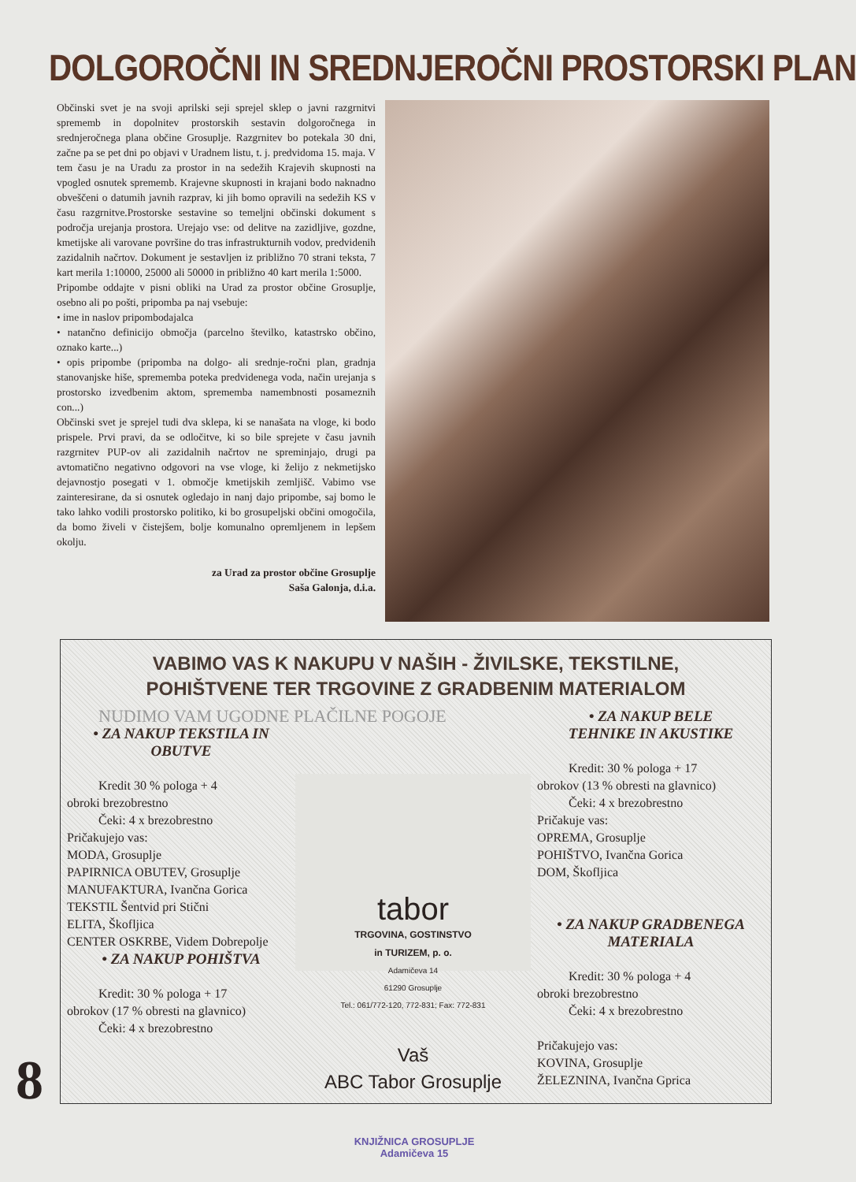DOLGOROČNI IN SREDNJEROČNI PROSTORSKI PLAN
Občinski svet je na svoji aprilski seji sprejel sklep o javni razgrnitvi sprememb in dopolnitev prostorskih sestavin dolgoročnega in srednjeročnega plana občine Grosuplje. Razgrnitev bo potekala 30 dni, začne pa se pet dni po objavi v Uradnem listu, t. j. predvidoma 15. maja. V tem času je na Uradu za prostor in na sedežih Krajevih skupnosti na vpogled osnutek sprememb. Krajevne skupnosti in krajani bodo naknadno obveščeni o datumih javnih razprav, ki jih bomo opravili na sedežih KS v času razgrnitve.Prostorske sestavine so temeljni občinski dokument s področja urejanja prostora. Urejajo vse: od delitve na zazidljive, gozdne, kmetijske ali varovane površine do tras infrastrukturnih vodov, predvidenih zazidalnih načrtov. Dokument je sestavljen iz približno 70 strani teksta, 7 kart merila 1:10000, 25000 ali 50000 in približno 40 kart merila 1:5000.
Pripombe oddajte v pisni obliki na Urad za prostor občine Grosuplje, osebno ali po pošti, pripomba pa naj vsebuje:
• ime in naslov pripombodajalca
• natančno definicijo območja (parcelno številko, katastrsko občino, oznako karte...)
• opis pripombe (pripomba na dolgo- ali srednje-ročni plan, gradnja stanovanjske hiše, sprememba poteka predvidenega voda, način urejanja s prostorsko izvedbenim aktom, sprememba namembnosti posameznih con...)
Občinski svet je sprejel tudi dva sklepa, ki se nanašata na vloge, ki bodo prispele. Prvi pravi, da se odločitve, ki so bile sprejete v času javnih razgrnitev PUP-ov ali zazidalnih načrtov ne spreminjajo, drugi pa avtomatično negativno odgovori na vse vloge, ki želijo z nekmetijsko dejavnostjo posegati v 1. območje kmetijskih zemljišč. Vabimo vse zainteresirane, da si osnutek ogledajo in nanj dajo pripombe, saj bomo le tako lahko vodili prostorsko politiko, ki bo grosupeljski občini omogočila, da bomo živeli v čistejšem, bolje komunalno opremljenem in lepšem okolju.
za Urad za prostor občine Grosuplje
Saša Galonja, d.i.a.
VABIMO VAS K NAKUPU V NAŠIH - ŽIVILSKE, TEKSTILNE,
POHIŠTVENE TER TRGOVINE Z GRADBENIM MATERIALOM
NUDIMO VAM UGODNE PLAČILNE POGOJE
• ZA NAKUP TEKSTILA IN
OBUTVE
Kredit 30 % pologa + 4
obroki brezobrestno
Čeki: 4 x brezobrestno
Pričakujejo vas:
MODA, Grosuplje
PAPIRNICA OBUTEV, Grosuplje
MANUFAKTURA, Ivančna Gorica
TEKSTIL Šentvid pri Stični
ELITA, Škofljica
CENTER OSKRBE, Videm Dobrepolje
• ZA NAKUP POHIŠTVA
Kredit: 30 % pologa + 17
obrokov (17 % obresti na glavnico)
Čeki: 4 x brezobrestno
tabor
TRGOVINA, GOSTINSTVO
in TURIZEM, p. o.
Adamičeva 14
61290 Grosuplje
Tel.: 061/772-120, 772-831; Fax: 772-831
Vaš
ABC Tabor Grosuplje
• ZA NAKUP BELE
TEHNIKE IN AKUSTIKE
Kredit: 30 % pologa + 17
obrokov (13 % obresti na glavnico)
Čeki: 4 x brezobrestno
Pričakuje vas:
OPREMA, Grosuplje
POHIŠTVO, Ivančna Gorica
DOM, Škofljica
• ZA NAKUP GRADBENEGA
MATERIALA
Kredit: 30 % pologa + 4
obroki brezobrestno
Čeki: 4 x brezobrestno
Pričakujejo vas:
KOVINA, Grosuplje
ŽELEZNINA, Ivančna Gprica
8
KNJIŽNICA GROSUPLJE
Adamičeva 15